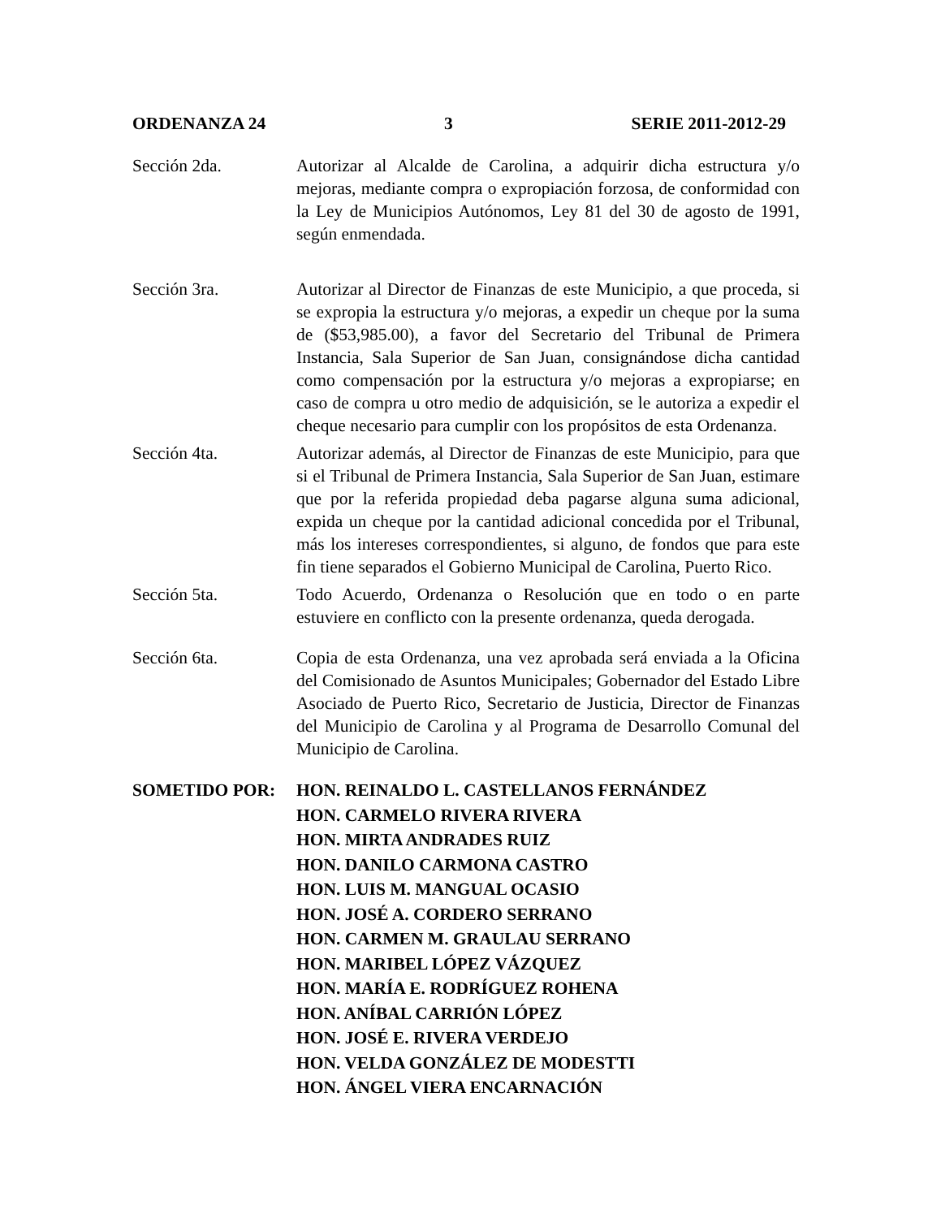ORDENANZA 24 3 SERIE 2011-2012-29
Sección 2da. Autorizar al Alcalde de Carolina, a adquirir dicha estructura y/o mejoras, mediante compra o expropiación forzosa, de conformidad con la Ley de Municipios Autónomos, Ley 81 del 30 de agosto de 1991, según enmendada.
Sección 3ra. Autorizar al Director de Finanzas de este Municipio, a que proceda, si se expropia la estructura y/o mejoras, a expedir un cheque por la suma de ($53,985.00), a favor del Secretario del Tribunal de Primera Instancia, Sala Superior de San Juan, consignándose dicha cantidad como compensación por la estructura y/o mejoras a expropiarse; en caso de compra u otro medio de adquisición, se le autoriza a expedir el cheque necesario para cumplir con los propósitos de esta Ordenanza.
Sección 4ta. Autorizar además, al Director de Finanzas de este Municipio, para que si el Tribunal de Primera Instancia, Sala Superior de San Juan, estimare que por la referida propiedad deba pagarse alguna suma adicional, expida un cheque por la cantidad adicional concedida por el Tribunal, más los intereses correspondientes, si alguno, de fondos que para este fin tiene separados el Gobierno Municipal de Carolina, Puerto Rico.
Sección 5ta. Todo Acuerdo, Ordenanza o Resolución que en todo o en parte estuviere en conflicto con la presente ordenanza, queda derogada.
Sección 6ta. Copia de esta Ordenanza, una vez aprobada será enviada a la Oficina del Comisionado de Asuntos Municipales; Gobernador del Estado Libre Asociado de Puerto Rico, Secretario de Justicia, Director de Finanzas del Municipio de Carolina y al Programa de Desarrollo Comunal del Municipio de Carolina.
SOMETIDO POR: HON. REINALDO L. CASTELLANOS FERNÁNDEZ
HON. CARMELO RIVERA RIVERA
HON. MIRTA ANDRADES RUIZ
HON. DANILO CARMONA CASTRO
HON. LUIS M. MANGUAL OCASIO
HON. JOSÉ A. CORDERO SERRANO
HON. CARMEN M. GRAULAU SERRANO
HON. MARIBEL LÓPEZ VÁZQUEZ
HON. MARÍA E. RODRÍGUEZ ROHENA
HON. ANÍBAL CARRIÓN LÓPEZ
HON. JOSÉ E. RIVERA VERDEJO
HON. VELDA GONZÁLEZ DE MODESTTI
HON. ÁNGEL VIERA ENCARNACIÓN